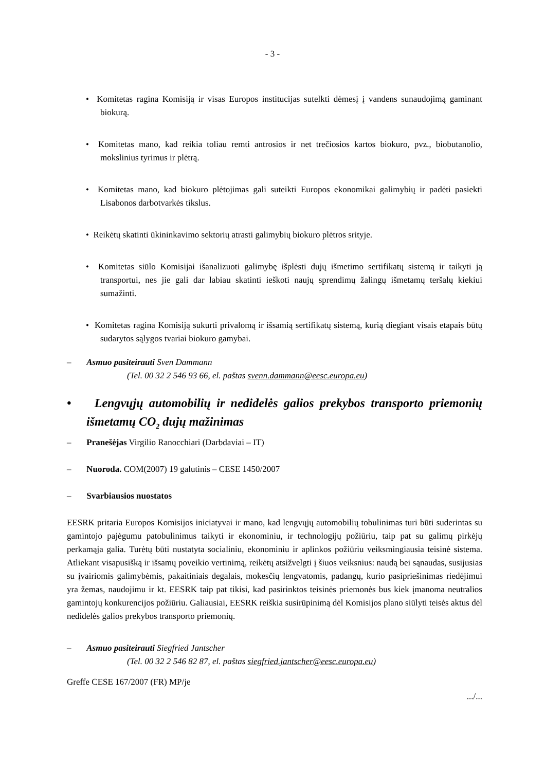- 3 -
• Komitetas ragina Komisiją ir visas Europos institucijas sutelkti dėmesį į vandens sunaudojimą gaminant biokurą.
• Komitetas mano, kad reikia toliau remti antrosios ir net trečiosios kartos biokuro, pvz., biobutanolio, mokslinius tyrimus ir plėtrą.
• Komitetas mano, kad biokuro plėtojimas gali suteikti Europos ekonomikai galimybių ir padėti pasiekti Lisabonos darbotvarkės tikslus.
• Reikėtų skatinti ūkininkavimo sektorių atrasti galimybių biokuro plėtros srityje.
• Komitetas siūlo Komisijai išanalizuoti galimybę išplėsti dujų išmetimo sertifikatų sistemą ir taikyti ją transportui, nes jie gali dar labiau skatinti ieškoti naujų sprendimų žalingų išmetamų teršalų kiekiui sumažinti.
• Komitetas ragina Komisiją sukurti privalomą ir išsamią sertifikatų sistemą, kurią diegiant visais etapais būtų sudarytos sąlygos tvariai biokuro gamybai.
– Asmuo pasiteirauti Sven Dammann
(Tel. 00 32 2 546 93 66, el. paštas svenn.dammann@eesc.europa.eu)
• Lengvųjų automobilių ir nedidelės galios prekybos transporto priemonių išmetamų CO<sub>2</sub> dujų mažinimas
– Pranešėjas Virgilio Ranocchiari (Darbdaviai – IT)
– Nuoroda. COM(2007) 19 galutinis – CESE 1450/2007
– Svarbiausios nuostatos
EESRK pritaria Europos Komisijos iniciatyvai ir mano, kad lengvųjų automobilių tobulinimas turi būti suderintas su gamintojo pajėgumu patobulinimus taikyti ir ekonominiu, ir technologijų požiūriu, taip pat su galimų pirkėjų perkamąja galia. Turėtų būti nustatyta socialiniu, ekonominiu ir aplinkos požiūriu veiksmingiausia teisinė sistema. Atliekant visapusišką ir išsamų poveikio vertinimą, reikėtų atsižvelgti į šiuos veiksnius: naudą bei sąnaudas, susijusias su įvairiomis galimybėmis, pakaitiniais degalais, mokesčių lengvatomis, padangų, kurio pasipriešinimas riedėjimui yra žemas, naudojimu ir kt. EESRK taip pat tikisi, kad pasirinktos teisinės priemonės bus kiek įmanoma neutralios gamintojų konkurencijos požiūriu. Galiausiai, EESRK reiškia susirūpinimą dėl Komisijos plano siūlyti teisės aktus dėl nedidelės galios prekybos transporto priemonių.
– Asmuo pasiteirauti Siegfried Jantscher
(Tel. 00 32 2 546 82 87, el. paštas siegfried.jantscher@eesc.europa.eu)
Greffe CESE 167/2007 (FR) MP/je
.../...